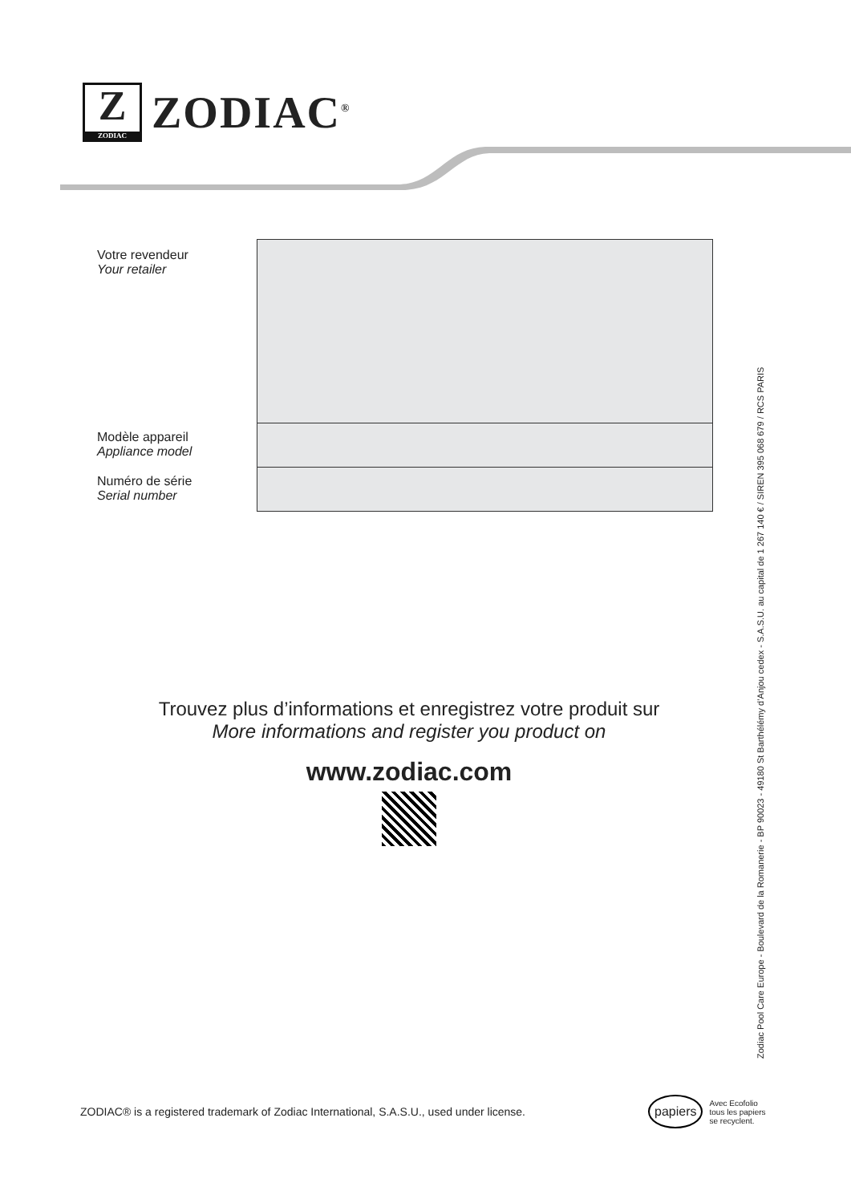Z
ZODIAC
ZODIAC<sup>®</sup>
| Votre revendeur Your retailer | |
| Modèle appareil Appliance model | |
| Numéro de série Serial number | |
Trouvez plus d’informations et enregistrez votre produit sur
More informations and register you product on
www.zodiac.com
Zodiac Pool Care Europe - Boulevard de la Romanerie - BP 90023 - 49180 St Barthélémy d’Anjou cedex - S.A.S.U. au capital de 1 267 140 € / SIREN 395 068 679 / RCS PARIS
ZODIAC® is a registered trademark of Zodiac International, S.A.S.U., used under license.
papiers Avec Ecofolio
tous les papiers
se recyclent.